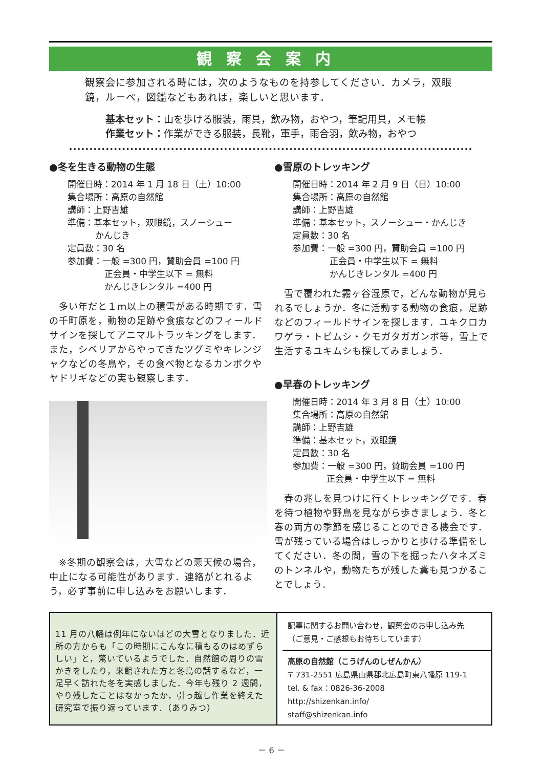観察会案内
観察会に参加される時には，次のようなものを持参してください．カメラ，双眼鏡，ルーペ，図鑑などもあれば，楽しいと思います．
基本セット：山を歩ける服装，雨具，飲み物，おやつ，筆記用具，メモ帳
作業セット：作業ができる服装，長靴，軍手，雨合羽，飲み物，おやつ
●冬を生きる動物の生態
開催日時：2014 年 1 月 18 日（土）10:00
集合場所：高原の自然館
講師：上野吉雄
準備：基本セット，双眼鏡，スノーシュー
かんじき
定員数：30 名
参加費：一般 =300 円，賛助会員 =100 円
正会員・中学生以下 = 無料
かんじきレンタル =400 円
　多い年だと１ｍ以上の積雪がある時期です．雪の千町原を，動物の足跡や食痕などのフィールドサインを探してアニマルトラッキングをします．また，シベリアからやってきたツグミやキレンジャクなどの冬鳥や，その食べ物となるカンボクやヤドリギなどの実も観察します．
　※冬期の観察会は，大雪などの悪天候の場合，中止になる可能性があります．連絡がとれるよう，必ず事前に申し込みをお願いします．
●雪原のトレッキング
開催日時：2014 年 2 月 9 日（日）10:00
集合場所：高原の自然館
講師：上野吉雄
準備：基本セット，スノーシュー・かんじき
定員数：30 名
参加費：一般 =300 円，賛助会員 =100 円
正会員・中学生以下 = 無料
かんじきレンタル =400 円
　雪で覆われた霧ヶ谷湿原で，どんな動物が見られるでしょうか．冬に活動する動物の食痕，足跡などのフィールドサインを探します．ユキクロカワゲラ・トビムシ・クモガタガガンボ等，雪上で生活するユキムシも探してみましょう．
●早春のトレッキング
開催日時：2014 年 3 月 8 日（土）10:00
集合場所：高原の自然館
講師：上野吉雄
準備：基本セット，双眼鏡
定員数：30 名
参加費：一般 =300 円，賛助会員 =100 円
正会員・中学生以下 = 無料
　春の兆しを見つけに行くトレッキングです．春を待つ植物や野鳥を見ながら歩きましょう．冬と春の両方の季節を感じることのできる機会です．雪が残っている場合はしっかりと歩ける準備をしてください．冬の間，雪の下を掘ったハタネズミのトンネルや，動物たちが残した糞も見つかることでしょう．
11 月の八幡は例年にないほどの大雪となりました．近所の方からも「この時期にこんなに積もるのはめずらしい」と，驚いているようでした．自然館の周りの雪かきをしたり，来館された方と冬鳥の話するなど，一足早く訪れた冬を実感しました．今年も残り 2 週間，やり残したことはなかったか，引っ越し作業を終えた研究室で振り返っています．（ありみつ）
記事に関するお問い合わせ，観察会のお申し込み先
（ご意見・ご感想もお待ちしています）
高原の自然館（こうげんのしぜんかん）
〒 731-2551 広島県山県郡北広島町東八幡原 119-1
tel. & fax：0826-36-2008
http://shizenkan.info/
staff@shizenkan.info
－ 6 －